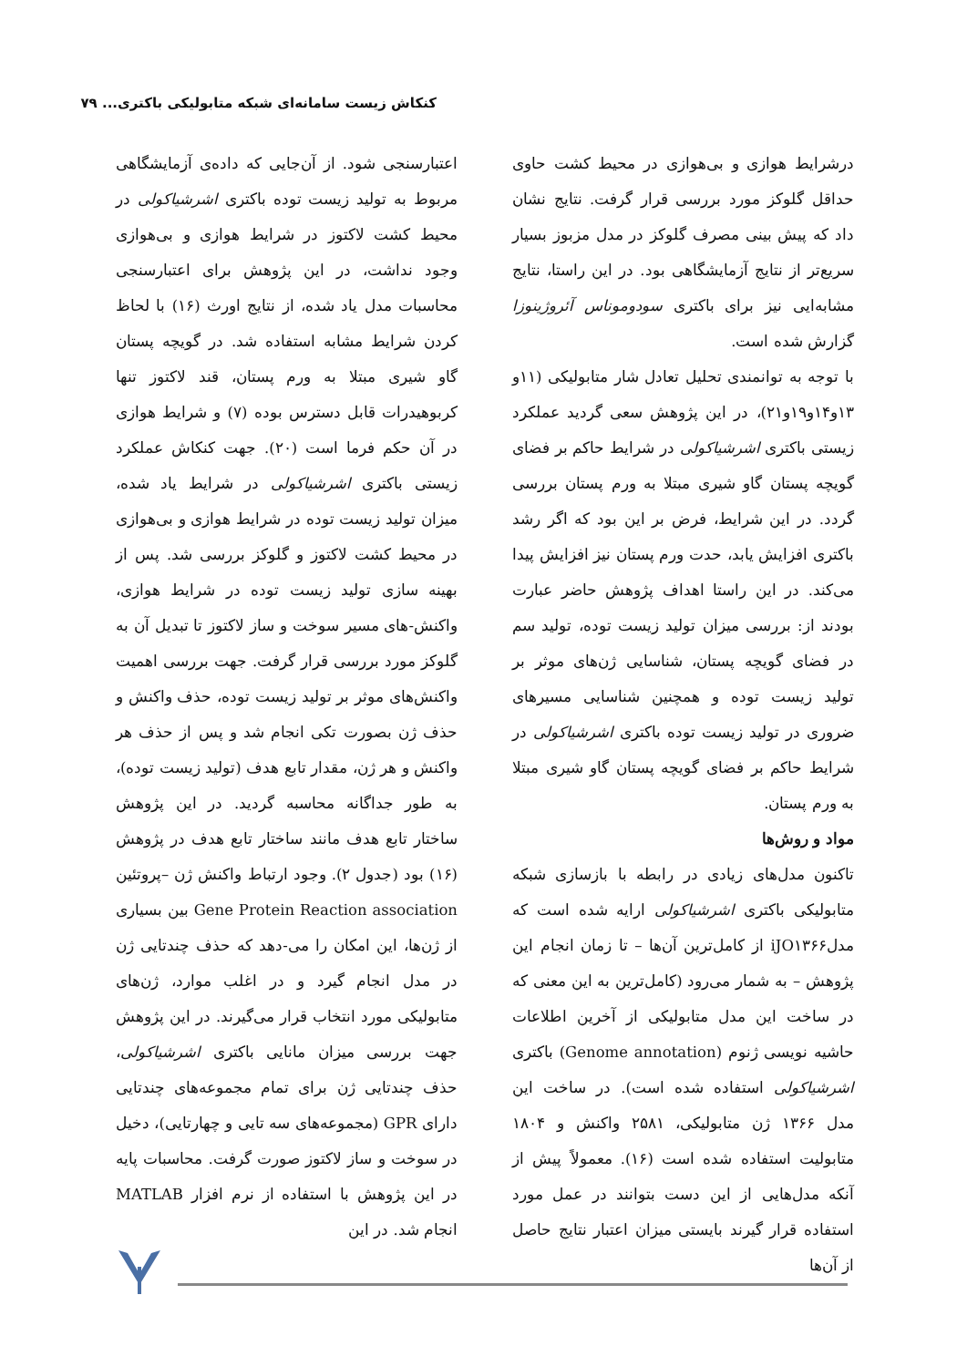کنکاش زیست سامانه‌ای شبکه متابولیکی باکتری... ۷۹
درشرایط هوازی و بی‌هوازی در محیط کشت حاوی حداقل گلوکز مورد بررسی قرار گرفت. نتایج نشان داد که پیش بینی مصرف گلوکز در مدل مزبوز بسیار سریع‌تر از نتایج آزمایشگاهی بود. در این راستا، نتایج مشابه‌ایی نیز برای باکتری سودوموناس آئروژینوزا گزارش شده است.
با توجه به توانمندی تحلیل تعادل شار متابولیکی (۱۱و ۱۳و۱۴و۱۹و۲۱)، در این پژوهش سعی گردید عملکرد زیستی باکتری اشرشیاکولی در شرایط حاکم بر فضای گویچه پستان گاو شیری مبتلا به ورم پستان بررسی گردد. در این شرایط، فرض بر این بود که اگر رشد باکتری افزایش یابد، حدت ورم پستان نیز افزایش پیدا می‌کند. در این راستا اهداف پژوهش حاضر عبارت بودند از: بررسی میزان تولید زیست توده، تولید سم در فضای گویچه پستان، شناسایی ژن‌های موثر بر تولید زیست توده و همچنین شناسایی مسیرهای ضروری در تولید زیست توده باکتری اشرشیاکولی در شرایط حاکم بر فضای گویچه پستان گاو شیری مبتلا به ورم پستان.
مواد و روش‌ها
تاکنون مدل‌های زیادی در رابطه با بازسازی شبکه متابولیکی باکتری اشرشیاکولی ارایه شده است که مدلiJO۱۳۶۶ از کامل‌ترین آن‌ها – تا زمان انجام این پژوهش – به شمار می‌رود (کامل‌ترین به این معنی که در ساخت این مدل متابولیکی از آخرین اطلاعات حاشیه نویسی ژنوم (Genome annotation) باکتری اشرشیاکولی استفاده شده است). در ساخت این مدل ۱۳۶۶ ژن متابولیکی، ۲۵۸۱ واکنش و ۱۸۰۴ متابولیت استفاده شده است (۱۶). معمولاً پیش از آنکه مدل‌هایی از این دست بتوانند در عمل مورد استفاده قرار گیرند بایستی میزان اعتبار نتایج حاصل از آن‌ها
اعتبارسنجی شود. از آن‌جایی که داده‌ی آزمایشگاهی مربوط به تولید زیست توده باکتری اشرشیاکولی در محیط کشت لاکتوز در شرایط هوازی و بی‌هوازی وجود نداشت، در این پژوهش برای اعتبارسنجی محاسبات مدل یاد شده، از نتایج اورث (۱۶) با لحاظ کردن شرایط مشابه استفاده شد. در گویچه پستان گاو شیری مبتلا به ورم پستان، قند لاکتوز تنها کربوهیدرات قابل دسترس بوده (۷) و شرایط هوازی در آن حکم فرما است (۲۰). جهت کنکاش عملکرد زیستی باکتری اشرشیاکولی در شرایط یاد شده، میزان تولید زیست توده در شرایط هوازی و بی‌هوازی در محیط کشت لاکتوز و گلوکز بررسی شد. پس از بهینه سازی تولید زیست توده در شرایط هوازی، واکنش-های مسیر سوخت و ساز لاکتوز تا تبدیل آن به گلوکز مورد بررسی قرار گرفت. جهت بررسی اهمیت واکنش‌های موثر بر تولید زیست توده، حذف واکنش و حذف ژن بصورت تکی انجام شد و پس از حذف هر واکنش و هر ژن، مقدار تابع هدف (تولید زیست توده)، به طور جداگانه محاسبه گردید. در این پژوهش ساختار تابع هدف مانند ساختار تابع هدف در پژوهش (۱۶) بود (جدول ۲). وجود ارتباط واکنش ژن –پروتئین Gene Protein Reaction association بین بسیاری از ژن‌ها، این امکان را می-دهد که حذف چندتایی ژن در مدل انجام گیرد و در اغلب موارد، ژن‌های متابولیکی مورد انتخاب قرار می‌گیرند. در این پژوهش جهت بررسی میزان مانایی باکتری اشرشیاکولی، حذف چندتایی ژن برای تمام مجموعه‌های چندتایی دارای GPR (مجموعه‌های سه تایی و چهارتایی)، دخیل در سوخت و ساز لاکتوز صورت گرفت. محاسبات پایه در این پژوهش با استفاده از نرم افزار MATLAB انجام شد. در این